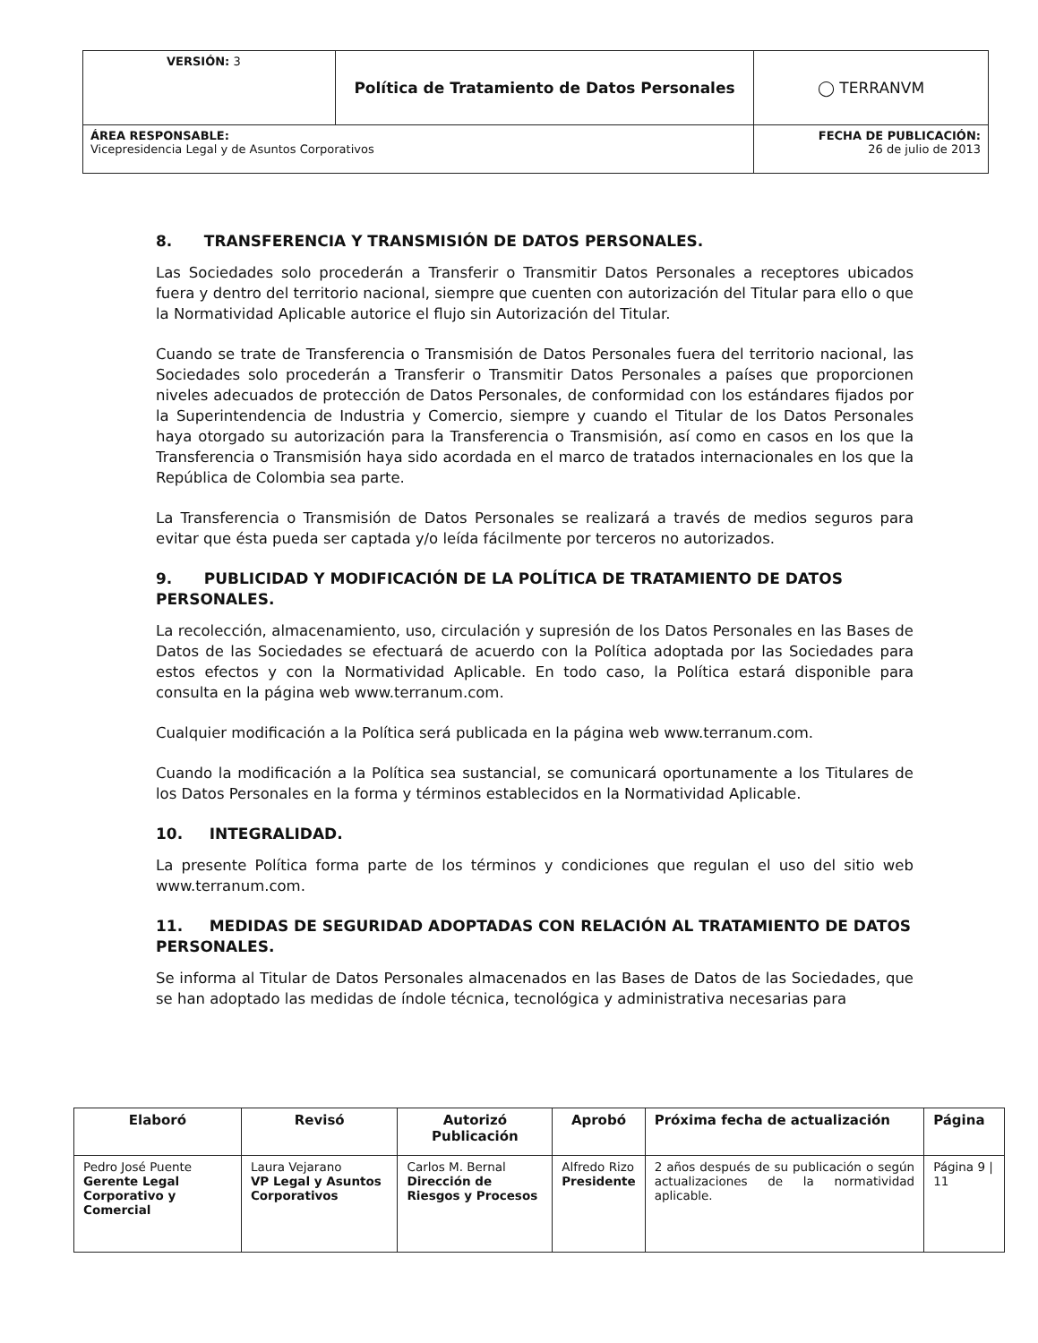| VERSIÓN: 3 | Política de Tratamiento de Datos Personales | ◯ TERRANVM |
| ÁREA RESPONSABLE: Vicepresidencia Legal y de Asuntos Corporativos | | FECHA DE PUBLICACIÓN: 26 de julio de 2013 |
8. TRANSFERENCIA Y TRANSMISIÓN DE DATOS PERSONALES.
Las Sociedades solo procederán a Transferir o Transmitir Datos Personales a receptores ubicados fuera y dentro del territorio nacional, siempre que cuenten con autorización del Titular para ello o que la Normatividad Aplicable autorice el flujo sin Autorización del Titular.
Cuando se trate de Transferencia o Transmisión de Datos Personales fuera del territorio nacional, las Sociedades solo procederán a Transferir o Transmitir Datos Personales a países que proporcionen niveles adecuados de protección de Datos Personales, de conformidad con los estándares fijados por la Superintendencia de Industria y Comercio, siempre y cuando el Titular de los Datos Personales haya otorgado su autorización para la Transferencia o Transmisión, así como en casos en los que la Transferencia o Transmisión haya sido acordada en el marco de tratados internacionales en los que la República de Colombia sea parte.
La Transferencia o Transmisión de Datos Personales se realizará a través de medios seguros para evitar que ésta pueda ser captada y/o leída fácilmente por terceros no autorizados.
9. PUBLICIDAD Y MODIFICACIÓN DE LA POLÍTICA DE TRATAMIENTO DE DATOS PERSONALES.
La recolección, almacenamiento, uso, circulación y supresión de los Datos Personales en las Bases de Datos de las Sociedades se efectuará de acuerdo con la Política adoptada por las Sociedades para estos efectos y con la Normatividad Aplicable. En todo caso, la Política estará disponible para consulta en la página web www.terranum.com.
Cualquier modificación a la Política será publicada en la página web www.terranum.com.
Cuando la modificación a la Política sea sustancial, se comunicará oportunamente a los Titulares de los Datos Personales en la forma y términos establecidos en la Normatividad Aplicable.
10. INTEGRALIDAD.
La presente Política forma parte de los términos y condiciones que regulan el uso del sitio web www.terranum.com.
11. MEDIDAS DE SEGURIDAD ADOPTADAS CON RELACIÓN AL TRATAMIENTO DE DATOS PERSONALES.
Se informa al Titular de Datos Personales almacenados en las Bases de Datos de las Sociedades, que se han adoptado las medidas de índole técnica, tecnológica y administrativa necesarias para
| Elaboró | Revisó | Autorizó Publicación | Aprobó | Próxima fecha de actualización | Página |
| --- | --- | --- | --- | --- | --- |
| Pedro José Puente Gerente Legal Corporativo y Comercial | Laura Vejarano VP Legal y Asuntos Corporativos | Carlos M. Bernal Dirección de Riesgos y Procesos | Alfredo Rizo Presidente | 2 años después de su publicación o según actualizaciones de la normatividad aplicable. | Página 9 / 11 |